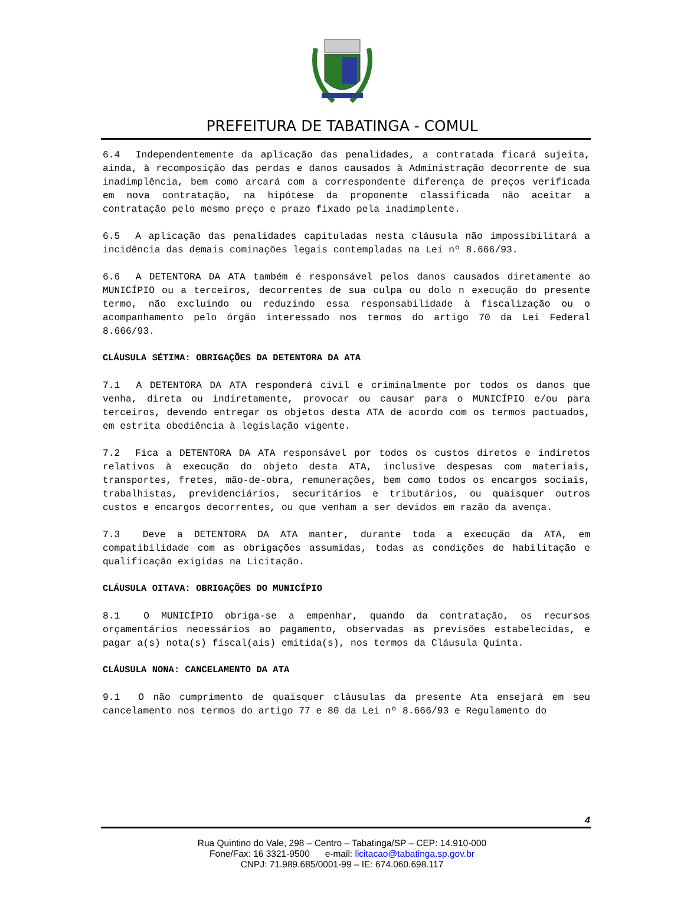PREFEITURA DE TABATINGA - COMUL
6.4 Independentemente da aplicação das penalidades, a contratada ficará sujeita, ainda, à recomposição das perdas e danos causados à Administração decorrente de sua inadimplência, bem como arcará com a correspondente diferença de preços verificada em nova contratação, na hipótese da proponente classificada não aceitar a contratação pelo mesmo preço e prazo fixado pela inadimplente.
6.5 A aplicação das penalidades capituladas nesta cláusula não impossibilitará a incidência das demais cominações legais contempladas na Lei nº 8.666/93.
6.6 A DETENTORA DA ATA também é responsável pelos danos causados diretamente ao MUNICÍPIO ou a terceiros, decorrentes de sua culpa ou dolo n execução do presente termo, não excluindo ou reduzindo essa responsabilidade à fiscalização ou o acompanhamento pelo órgão interessado nos termos do artigo 70 da Lei Federal 8.666/93.
CLÁUSULA SÉTIMA: OBRIGAÇÕES DA DETENTORA DA ATA
7.1 A DETENTORA DA ATA responderá civil e criminalmente por todos os danos que venha, direta ou indiretamente, provocar ou causar para o MUNICÍPIO e/ou para terceiros, devendo entregar os objetos desta ATA de acordo com os termos pactuados, em estrita obediência à legislação vigente.
7.2 Fica a DETENTORA DA ATA responsável por todos os custos diretos e indiretos relativos à execução do objeto desta ATA, inclusive despesas com materiais, transportes, fretes, mão-de-obra, remunerações, bem como todos os encargos sociais, trabalhistas, previdenciários, securitários e tributários, ou quaisquer outros custos e encargos decorrentes, ou que venham a ser devidos em razão da avença.
7.3 Deve a DETENTORA DA ATA manter, durante toda a execução da ATA, em compatibilidade com as obrigações assumidas, todas as condições de habilitação e qualificação exigidas na Licitação.
CLÁUSULA OITAVA: OBRIGAÇÕES DO MUNICÍPIO
8.1 O MUNICÍPIO obriga-se a empenhar, quando da contratação, os recursos orçamentários necessários ao pagamento, observadas as previsões estabelecidas, e pagar a(s) nota(s) fiscal(ais) emitida(s), nos termos da Cláusula Quinta.
CLÁUSULA NONA: CANCELAMENTO DA ATA
9.1 O não cumprimento de quaisquer cláusulas da presente Ata ensejará em seu cancelamento nos termos do artigo 77 e 80 da Lei nº 8.666/93 e Regulamento do
4
Rua Quintino do Vale, 298 – Centro – Tabatinga/SP – CEP: 14.910-000
Fone/Fax: 16 3321-9500 e-mail: licitacao@tabatinga.sp.gov.br
CNPJ: 71.989.685/0001-99 – IE: 674.060.698.117